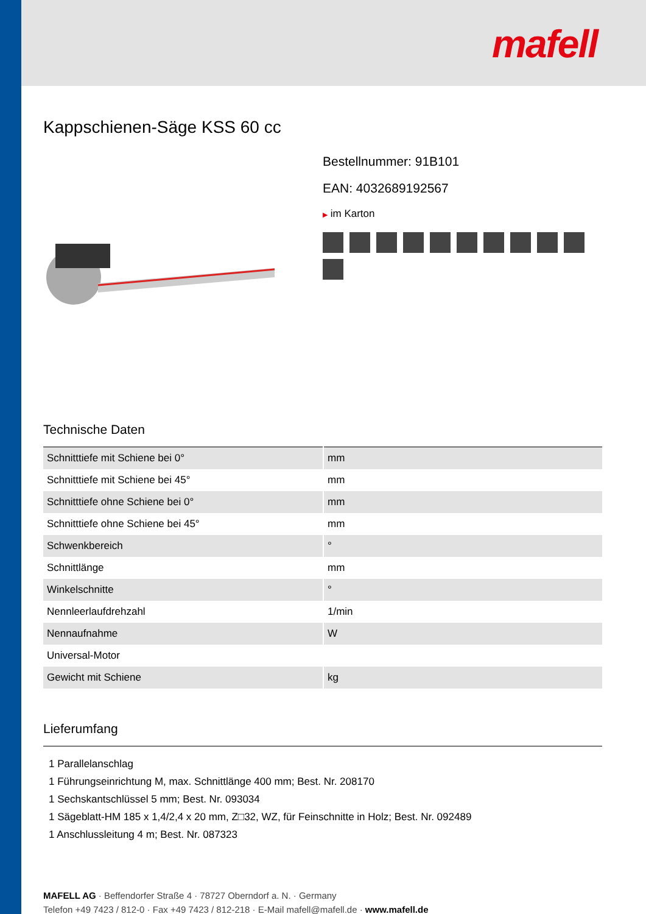mafell
Kappschienen-Säge KSS 60 cc
Bestellnummer: 91B101
EAN: 4032689192567
▶ im Karton
Technische Daten
| Schnitttiefe mit Schiene bei 0° | mm |
| Schnitttiefe mit Schiene bei 45° | mm |
| Schnitttiefe ohne Schiene bei 0° | mm |
| Schnitttiefe ohne Schiene bei 45° | mm |
| Schwenkbereich | ° |
| Schnittlänge | mm |
| Winkelschnitte | ° |
| Nennleerlaufdrehzahl | 1/min |
| Nennaufnahme | W |
| Universal-Motor | |
| Gewicht mit Schiene | kg |
Lieferumfang
1 Parallelanschlag
1 Führungseinrichtung M, max. Schnittlänge 400 mm; Best. Nr. 208170
1 Sechskantschlüssel 5 mm; Best. Nr. 093034
1 Sägeblatt-HM 185 x 1,4/2,4 x 20 mm, Z□32, WZ, für Feinschnitte in Holz; Best. Nr. 092489
1 Anschlussleitung 4 m; Best. Nr. 087323
MAFELL AG · Beffendorfer Straße 4 · 78727 Oberndorf a. N. · Germany
Telefon +49 7423 / 812-0 · Fax +49 7423 / 812-218 · E-Mail mafell@mafell.de · www.mafell.de